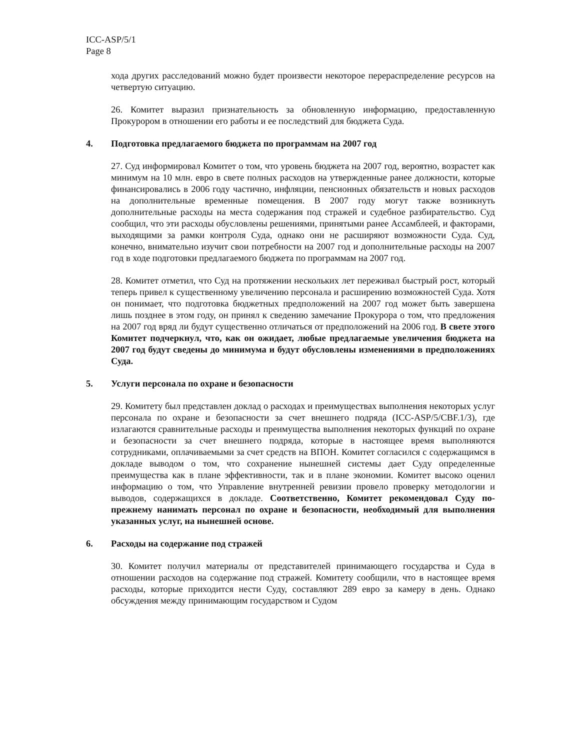ICC-ASP/5/1
Page 8
хода других расследований можно будет произвести некоторое перераспределение ресурсов на четвертую ситуацию.
26. Комитет выразил признательность за обновленную информацию, предоставленную Прокурором в отношении его работы и ее последствий для бюджета Суда.
4. Подготовка предлагаемого бюджета по программам на 2007 год
27. Суд информировал Комитет о том, что уровень бюджета на 2007 год, вероятно, возрастет как минимум на 10 млн. евро в свете полных расходов на утвержденные ранее должности, которые финансировались в 2006 году частично, инфляции, пенсионных обязательств и новых расходов на дополнительные временные помещения. В 2007 году могут также возникнуть дополнительные расходы на места содержания под стражей и судебное разбирательство. Суд сообщил, что эти расходы обусловлены решениями, принятыми ранее Ассамблеей, и факторами, выходящими за рамки контроля Суда, однако они не расширяют возможности Суда. Суд, конечно, внимательно изучит свои потребности на 2007 год и дополнительные расходы на 2007 год в ходе подготовки предлагаемого бюджета по программам на 2007 год.
28. Комитет отметил, что Суд на протяжении нескольких лет переживал быстрый рост, который теперь привел к существенному увеличению персонала и расширению возможностей Суда. Хотя он понимает, что подготовка бюджетных предположений на 2007 год может быть завершена лишь позднее в этом году, он принял к сведению замечание Прокурора о том, что предложения на 2007 год вряд ли будут существенно отличаться от предположений на 2006 год. В свете этого Комитет подчеркнул, что, как он ожидает, любые предлагаемые увеличения бюджета на 2007 год будут сведены до минимума и будут обусловлены изменениями в предположениях Суда.
5. Услуги персонала по охране и безопасности
29. Комитету был представлен доклад о расходах и преимуществах выполнения некоторых услуг персонала по охране и безопасности за счет внешнего подряда (ICC-ASP/5/CBF.1/3), где излагаются сравнительные расходы и преимущества выполнения некоторых функций по охране и безопасности за счет внешнего подряда, которые в настоящее время выполняются сотрудниками, оплачиваемыми за счет средств на ВПОН. Комитет согласился с содержащимся в докладе выводом о том, что сохранение нынешней системы дает Суду определенные преимущества как в плане эффективности, так и в плане экономии. Комитет высоко оценил информацию о том, что Управление внутренней ревизии провело проверку методологии и выводов, содержащихся в докладе. Соответственно, Комитет рекомендовал Суду по-прежнему нанимать персонал по охране и безопасности, необходимый для выполнения указанных услуг, на нынешней основе.
6. Расходы на содержание под стражей
30. Комитет получил материалы от представителей принимающего государства и Суда в отношении расходов на содержание под стражей. Комитету сообщили, что в настоящее время расходы, которые приходится нести Суду, составляют 289 евро за камеру в день. Однако обсуждения между принимающим государством и Судом